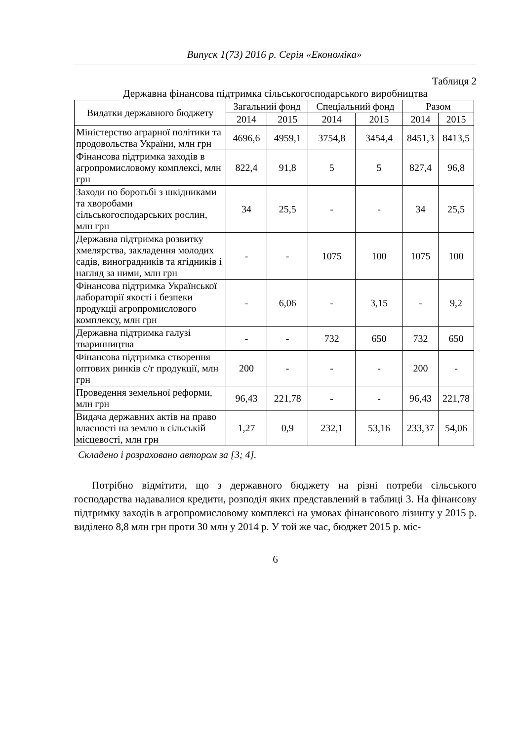Випуск 1(73) 2016 р. Серія «Економіка»
Таблиця 2
Державна фінансова підтримка сільськогосподарського виробництва
| Видатки державного бюджету | Загальний фонд | | Спеціальний фонд | | Разом | |
| --- | --- | --- | --- | --- | --- | --- |
| | 2014 | 2015 | 2014 | 2015 | 2014 | 2015 |
| Міністерство аграрної політики та продовольства України, млн грн | 4696,6 | 4959,1 | 3754,8 | 3454,4 | 8451,3 | 8413,5 |
| Фінансова підтримка заходів в агропромисловому комплексі, млн грн | 822,4 | 91,8 | 5 | 5 | 827,4 | 96,8 |
| Заходи по боротьбі з шкідниками та хворобами сільськогосподарських рослин, млн грн | 34 | 25,5 | - | - | 34 | 25,5 |
| Державна підтримка розвитку хмелярства, закладення молодих садів, виноградників та ягідників і нагляд за ними, млн грн | - | - | 1075 | 100 | 1075 | 100 |
| Фінансова підтримка Української лабораторії якості і безпеки продукції агропромислового комплексу, млн грн | - | 6,06 | - | 3,15 | - | 9,2 |
| Державна підтримка галузі тваринництва | - | - | 732 | 650 | 732 | 650 |
| Фінансова підтримка створення оптових ринків с/г продукції, млн грн | 200 | - | - | - | 200 | - |
| Проведення земельної реформи, млн грн | 96,43 | 221,78 | - | - | 96,43 | 221,78 |
| Видача державних актів на право власності на землю в сільській місцевості, млн грн | 1,27 | 0,9 | 232,1 | 53,16 | 233,37 | 54,06 |
Складено і розраховано автором за [3; 4].
Потрібно відмітити, що з державного бюджету на різні потреби сільського господарства надавалися кредити, розподіл яких представлений в таблиці 3. На фінансову підтримку заходів в агропромисловому комплексі на умовах фінансового лізингу у 2015 р. виділено 8,8 млн грн проти 30 млн у 2014 р. У той же час, бюджет 2015 р. міс-
6